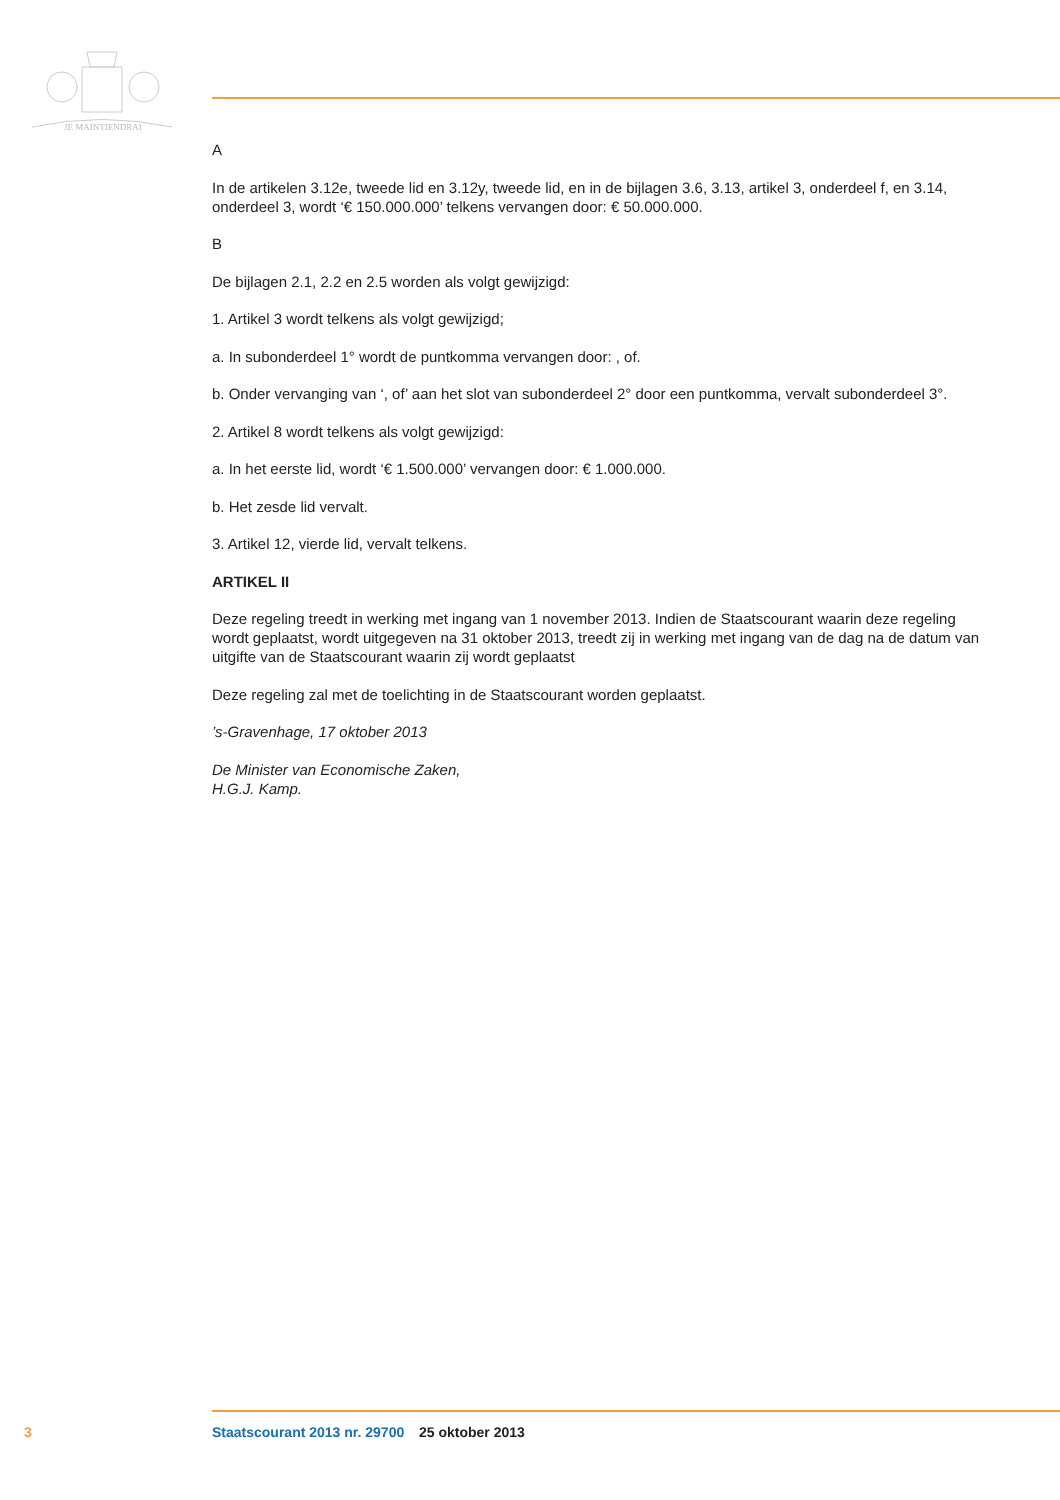JE MAINTIENDRAI
A
In de artikelen 3.12e, tweede lid en 3.12y, tweede lid, en in de bijlagen 3.6, 3.13, artikel 3, onderdeel f, en 3.14, onderdeel 3, wordt ‘€ 150.000.000’ telkens vervangen door: € 50.000.000.
B
De bijlagen 2.1, 2.2 en 2.5 worden als volgt gewijzigd:
1. Artikel 3 wordt telkens als volgt gewijzigd;
a. In subonderdeel 1° wordt de puntkomma vervangen door: , of.
b. Onder vervanging van ‘, of’ aan het slot van subonderdeel 2° door een puntkomma, vervalt subonderdeel 3°.
2. Artikel 8 wordt telkens als volgt gewijzigd:
a. In het eerste lid, wordt ‘€ 1.500.000’ vervangen door: € 1.000.000.
b. Het zesde lid vervalt.
3. Artikel 12, vierde lid, vervalt telkens.
ARTIKEL II
Deze regeling treedt in werking met ingang van 1 november 2013. Indien de Staatscourant waarin deze regeling wordt geplaatst, wordt uitgegeven na 31 oktober 2013, treedt zij in werking met ingang van de dag na de datum van uitgifte van de Staatscourant waarin zij wordt geplaatst
Deze regeling zal met de toelichting in de Staatscourant worden geplaatst.
’s-Gravenhage, 17 oktober 2013
De Minister van Economische Zaken,
H.G.J. Kamp.
3 Staatscourant 2013 nr. 29700 25 oktober 2013